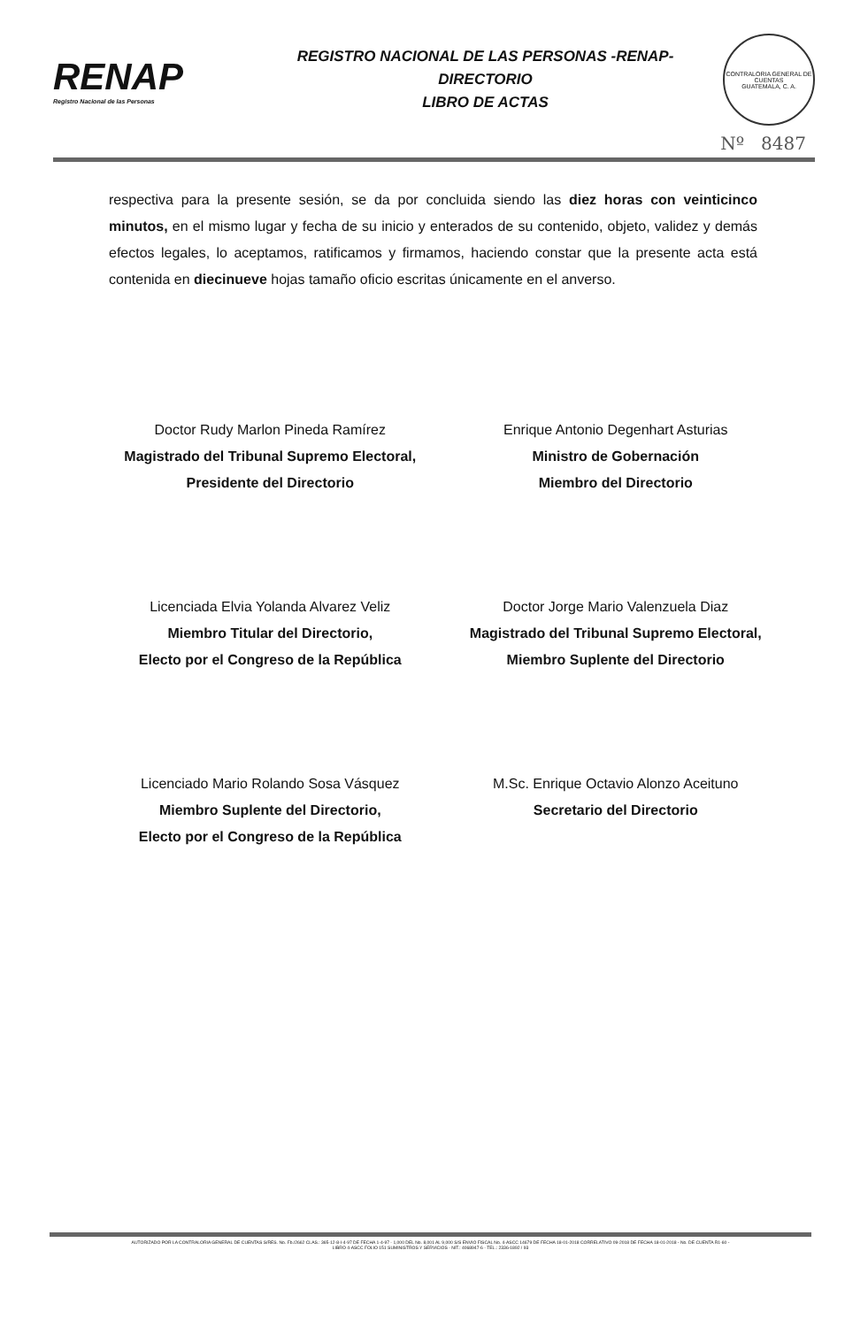RENAP
Registro Nacional de las Personas
REGISTRO NACIONAL DE LAS PERSONAS -RENAP-
DIRECTORIO
LIBRO DE ACTAS
CONTRALORIA GENERAL DE CUENTAS
GUATEMALA, C. A.
Nº 8487
respectiva para la presente sesión, se da por concluida siendo las diez horas con veinticinco minutos, en el mismo lugar y fecha de su inicio y enterados de su contenido, objeto, validez y demás efectos legales, lo aceptamos, ratificamos y firmamos, haciendo constar que la presente acta está contenida en diecinueve hojas tamaño oficio escritas únicamente en el anverso.
Doctor Rudy Marlon Pineda Ramírez
Magistrado del Tribunal Supremo Electoral,
Presidente del Directorio
Enrique Antonio Degenhart Asturias
Ministro de Gobernación
Miembro del Directorio
Licenciada Elvia Yolanda Alvarez Veliz
Miembro Titular del Directorio,
Electo por el Congreso de la República
Doctor Jorge Mario Valenzuela Diaz
Magistrado del Tribunal Supremo Electoral,
Miembro Suplente del Directorio
Licenciado Mario Rolando Sosa Vásquez
Miembro Suplente del Directorio,
Electo por el Congreso de la República
M.Sc. Enrique Octavio Alonzo Aceituno
Secretario del Directorio
AUTORIZADO POR LA CONTRALORIA GENERAL DE CUENTAS S/RES. No. Fb./2662 CLAS.: 365-12-8-I-4-97 DE FECHA 1-4-97 - 1,000 DEL No. 8,001 AL 9,000 S/S ENVIO FISCAL No. 4-ASCC 14679 DE FECHA 18-01-2018 CORRELATIVO 09-2018 DE FECHA 18-01-2018 - No. DE CUENTA R1-60 -
LIBRO 4-ASCC FOLIO 151 SUMINISTROS Y SERVICIOS - NIT.: 4068947-6 - TEL.: 2336-1892 / 93